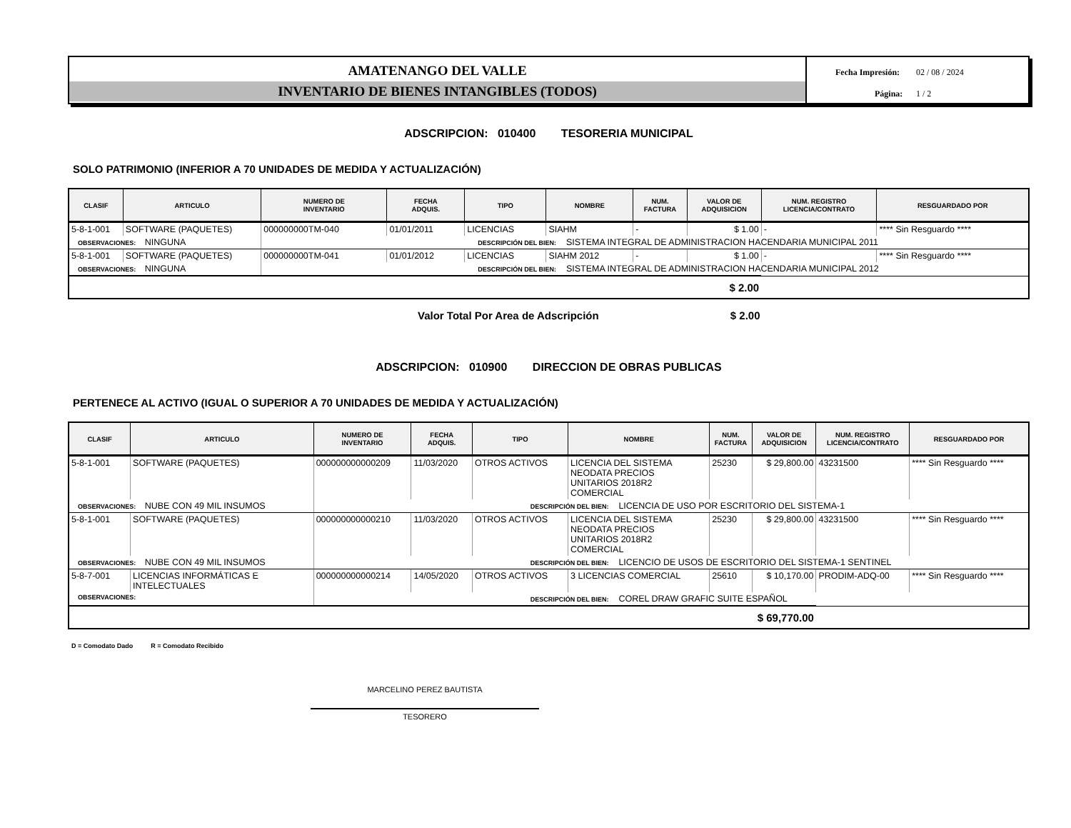AMATENANGO DEL VALLE
INVENTARIO DE BIENES INTANGIBLES (TODOS)
Fecha Impresión: 02 / 08 / 2024
Página: 1 / 2
ADSCRIPCION: 010400 TESORERIA MUNICIPAL
SOLO PATRIMONIO (INFERIOR A 70 UNIDADES DE MEDIDA Y ACTUALIZACIÓN)
| CLASIF | ARTICULO | NUMERO DE INVENTARIO | FECHA ADQUIS. | TIPO | NOMBRE | NUM. FACTURA | VALOR DE ADQUISICION | NUM. REGISTRO LICENCIA/CONTRATO | RESGUARDADO POR |
| --- | --- | --- | --- | --- | --- | --- | --- | --- | --- |
| 5-8-1-001 | SOFTWARE (PAQUETES) | 000000000TM-040 | 01/01/2011 | LICENCIAS | SIAHM | - | $ 1.00 | - | **** Sin Resguardo **** |
| OBSERVACIONES: NINGUNA | | DESCRIPCIÓN DEL BIEN: SISTEMA INTEGRAL DE ADMINISTRACION HACENDARIA MUNICIPAL 2011 | | | | | | | |
| 5-8-1-001 | SOFTWARE (PAQUETES) | 000000000TM-041 | 01/01/2012 | LICENCIAS | SIAHM 2012 | - | $ 1.00 | - | **** Sin Resguardo **** |
| OBSERVACIONES: NINGUNA | | DESCRIPCIÓN DEL BIEN: SISTEMA INTEGRAL DE ADMINISTRACION HACENDARIA MUNICIPAL 2012 | | | | | | | |
| $ 2.00 | | | | | | | | | |
Valor Total Por Area de Adscripción $ 2.00
ADSCRIPCION: 010900 DIRECCION DE OBRAS PUBLICAS
PERTENECE AL ACTIVO (IGUAL O SUPERIOR A 70 UNIDADES DE MEDIDA Y ACTUALIZACIÓN)
| CLASIF | ARTICULO | NUMERO DE INVENTARIO | FECHA ADQUIS. | TIPO | NOMBRE | NUM. FACTURA | VALOR DE ADQUISICION | NUM. REGISTRO LICENCIA/CONTRATO | RESGUARDADO POR |
| --- | --- | --- | --- | --- | --- | --- | --- | --- | --- |
| 5-8-1-001 | SOFTWARE (PAQUETES) | 000000000000209 | 11/03/2020 | OTROS ACTIVOS | LICENCIA DEL SISTEMA NEODATA PRECIOS UNITARIOS 2018R2 COMERCIAL | 25230 | $ 29,800.00 | 43231500 | **** Sin Resguardo **** |
| OBSERVACIONES: NUBE CON 49 MIL INSUMOS | | DESCRIPCIÓN DEL BIEN: LICENCIA DE USO POR ESCRITORIO DEL SISTEMA-1 | | | | | | | |
| 5-8-1-001 | SOFTWARE (PAQUETES) | 000000000000210 | 11/03/2020 | OTROS ACTIVOS | LICENCIA DEL SISTEMA NEODATA PRECIOS UNITARIOS 2018R2 COMERCIAL | 25230 | $ 29,800.00 | 43231500 | **** Sin Resguardo **** |
| OBSERVACIONES: NUBE CON 49 MIL INSUMOS | | DESCRIPCIÓN DEL BIEN: LICENCIO DE USOS DE ESCRITORIO DEL SISTEMA-1 SENTINEL | | | | | | | |
| 5-8-7-001 | LICENCIAS INFORMÁTICAS E INTELECTUALES | 000000000000214 | 14/05/2020 | OTROS ACTIVOS | 3 LICENCIAS COMERCIAL | 25610 | $ 10,170.00 | PRODIM-ADQ-00 | **** Sin Resguardo **** |
| OBSERVACIONES: | | DESCRIPCIÓN DEL BIEN: COREL DRAW GRAFIC SUITE ESPAÑOL | | | | | | | |
| $ 69,770.00 | | | | | | | | | |
D = Comodato Dado R = Comodato Recibido
MARCELINO PEREZ BAUTISTA
TESORERO